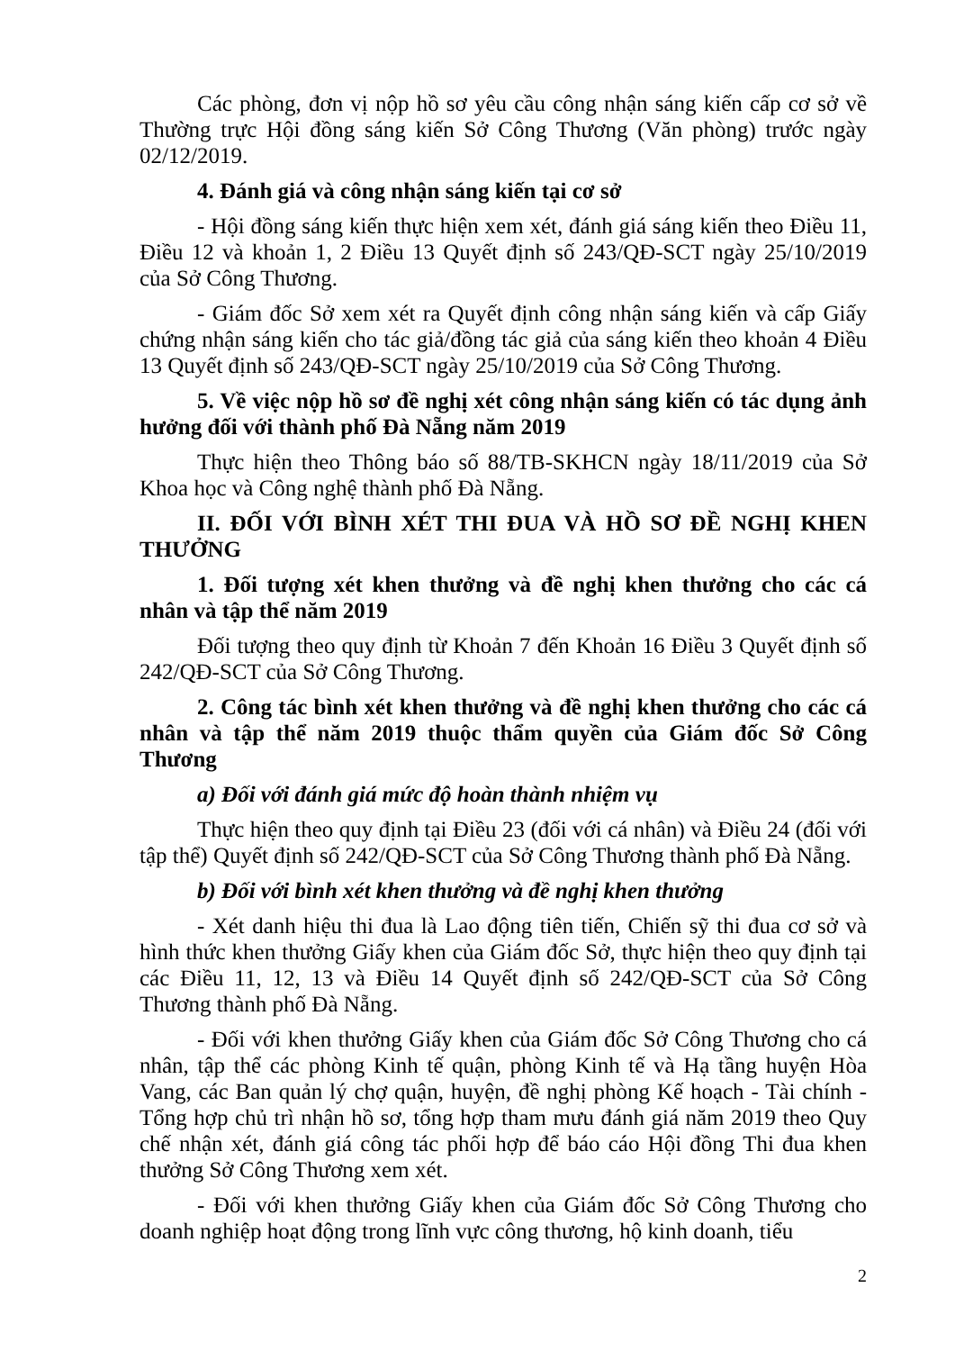Các phòng, đơn vị nộp hồ sơ yêu cầu công nhận sáng kiến cấp cơ sở về Thường trực Hội đồng sáng kiến Sở Công Thương (Văn phòng) trước ngày 02/12/2019.
4. Đánh giá và công nhận sáng kiến tại cơ sở
- Hội đồng sáng kiến thực hiện xem xét, đánh giá sáng kiến theo Điều 11, Điều 12 và khoản 1, 2 Điều 13 Quyết định số 243/QĐ-SCT ngày 25/10/2019 của Sở Công Thương.
- Giám đốc Sở xem xét ra Quyết định công nhận sáng kiến và cấp Giấy chứng nhận sáng kiến cho tác giả/đồng tác giả của sáng kiến theo khoản 4 Điều 13 Quyết định số 243/QĐ-SCT ngày 25/10/2019 của Sở Công Thương.
5. Về việc nộp hồ sơ đề nghị xét công nhận sáng kiến có tác dụng ảnh hưởng đối với thành phố Đà Nẵng năm 2019
Thực hiện theo Thông báo số 88/TB-SKHCN ngày 18/11/2019 của Sở Khoa học và Công nghệ thành phố Đà Nẵng.
II. ĐỐI VỚI BÌNH XÉT THI ĐUA VÀ HỒ SƠ ĐỀ NGHỊ KHEN THƯỞNG
1. Đối tượng xét khen thưởng và đề nghị khen thưởng cho các cá nhân và tập thể năm 2019
Đối tượng theo quy định từ Khoản 7 đến Khoản 16 Điều 3 Quyết định số 242/QĐ-SCT của Sở Công Thương.
2. Công tác bình xét khen thưởng và đề nghị khen thưởng cho các cá nhân và tập thể năm 2019 thuộc thẩm quyền của Giám đốc Sở Công Thương
a) Đối với đánh giá mức độ hoàn thành nhiệm vụ
Thực hiện theo quy định tại Điều 23 (đối với cá nhân) và Điều 24 (đối với tập thể) Quyết định số 242/QĐ-SCT của Sở Công Thương thành phố Đà Nẵng.
b) Đối với bình xét khen thưởng và đề nghị khen thưởng
- Xét danh hiệu thi đua là Lao động tiên tiến, Chiến sỹ thi đua cơ sở và hình thức khen thưởng Giấy khen của Giám đốc Sở, thực hiện theo quy định tại các Điều 11, 12, 13 và Điều 14 Quyết định số 242/QĐ-SCT của Sở Công Thương thành phố Đà Nẵng.
- Đối với khen thưởng Giấy khen của Giám đốc Sở Công Thương cho cá nhân, tập thể các phòng Kinh tế quận, phòng Kinh tế và Hạ tầng huyện Hòa Vang, các Ban quản lý chợ quận, huyện, đề nghị phòng Kế hoạch - Tài chính - Tổng hợp chủ trì nhận hồ sơ, tổng hợp tham mưu đánh giá năm 2019 theo Quy chế nhận xét, đánh giá công tác phối hợp để báo cáo Hội đồng Thi đua khen thưởng Sở Công Thương xem xét.
- Đối với khen thưởng Giấy khen của Giám đốc Sở Công Thương cho doanh nghiệp hoạt động trong lĩnh vực công thương, hộ kinh doanh, tiểu
2